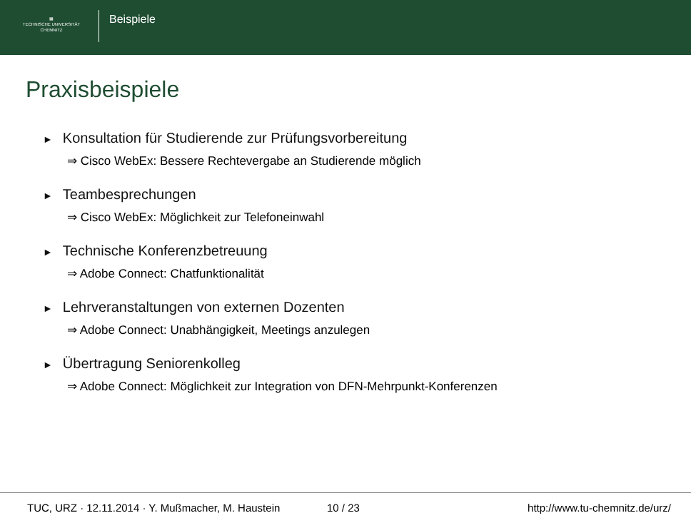▦
TECHNISCHE UNIVERSITÄT
CHEMNITZ
Beispiele
Praxisbeispiele
► Konsultation für Studierende zur Prüfungsvorbereitung
⇒ Cisco WebEx: Bessere Rechtevergabe an Studierende möglich
► Teambesprechungen
⇒ Cisco WebEx: Möglichkeit zur Telefoneinwahl
► Technische Konferenzbetreuung
⇒ Adobe Connect: Chatfunktionalität
► Lehrveranstaltungen von externen Dozenten
⇒ Adobe Connect: Unabhängigkeit, Meetings anzulegen
► Übertragung Seniorenkolleg
⇒ Adobe Connect: Möglichkeit zur Integration von DFN-Mehrpunkt-Konferenzen
TUC, URZ · 12.11.2014 · Y. Mußmacher, M. Haustein
10 / 23 http://www.tu-chemnitz.de/urz/